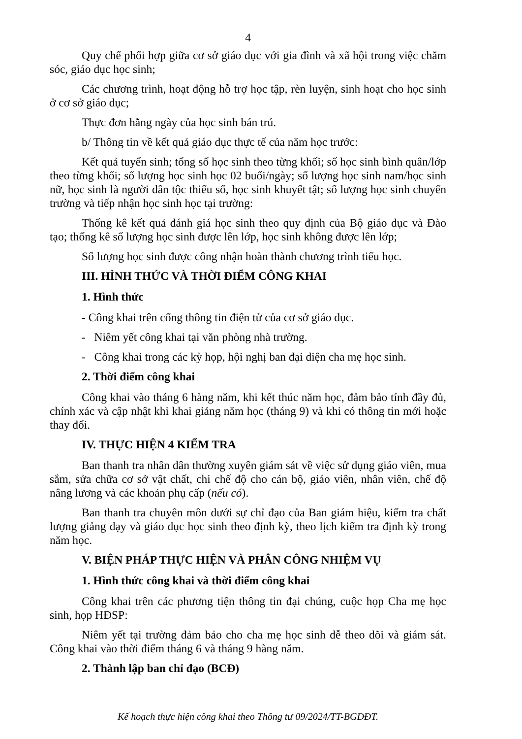4
Quy chế phối hợp giữa cơ sở giáo dục với gia đình và xã hội trong việc chăm sóc, giáo dục học sinh;
Các chương trình, hoạt động hỗ trợ học tập, rèn luyện, sinh hoạt cho học sinh ở cơ sở giáo dục;
Thực đơn hằng ngày của học sinh bán trú.
b/ Thông tin về kết quả giáo dục thực tế của năm học trước:
Kết quả tuyển sinh; tổng số học sinh theo từng khối; số học sinh bình quân/lớp theo từng khối; số lượng học sinh học 02 buổi/ngày; số lượng học sinh nam/học sinh nữ, học sinh là người dân tộc thiểu số, học sinh khuyết tật; số lượng học sinh chuyển trường và tiếp nhận học sinh học tại trường:
Thống kê kết quả đánh giá học sinh theo quy định của Bộ giáo dục và Đào tạo; thống kê số lượng học sinh được lên lớp, học sinh không được lên lớp;
Số lượng học sinh được công nhận hoàn thành chương trình tiểu học.
III. HÌNH THỨC VÀ THỜI ĐIỂM CÔNG KHAI
1. Hình thức
- Công khai trên cổng thông tin điện tử của cơ sở giáo dục.
- Niêm yết công khai tại văn phòng nhà trường.
- Công khai trong các kỳ họp, hội nghị ban đại diện cha mẹ học sinh.
2. Thời điểm công khai
Công khai vào tháng 6 hàng năm, khi kết thúc năm học, đảm bảo tính đầy đủ, chính xác và cập nhật khi khai giảng năm học (tháng 9) và khi có thông tin mới hoặc thay đổi.
IV. THỰC HIỆN 4 KIỂM TRA
Ban thanh tra nhân dân thường xuyên giám sát về việc sử dụng giáo viên, mua sắm, sửa chữa cơ sở vật chất, chi chế độ cho cán bộ, giáo viên, nhân viên, chế độ nâng lương và các khoản phụ cấp (nếu có).
Ban thanh tra chuyên môn dưới sự chỉ đạo của Ban giám hiệu, kiểm tra chất lượng giảng dạy và giáo dục học sinh theo định kỳ, theo lịch kiểm tra định kỳ trong năm học.
V. BIỆN PHÁP THỰC HIỆN VÀ PHÂN CÔNG NHIỆM VỤ
1. Hình thức công khai và thời điểm công khai
Công khai trên các phương tiện thông tin đại chúng, cuộc họp Cha mẹ học sinh, họp HĐSP:
Niêm yết tại trường đảm bảo cho cha mẹ học sinh dễ theo dõi và giám sát. Công khai vào thời điểm tháng 6 và tháng 9 hàng năm.
2. Thành lập ban chỉ đạo (BCĐ)
Kế hoạch thực hiện công khai theo Thông tư 09/2024/TT-BGDĐT.